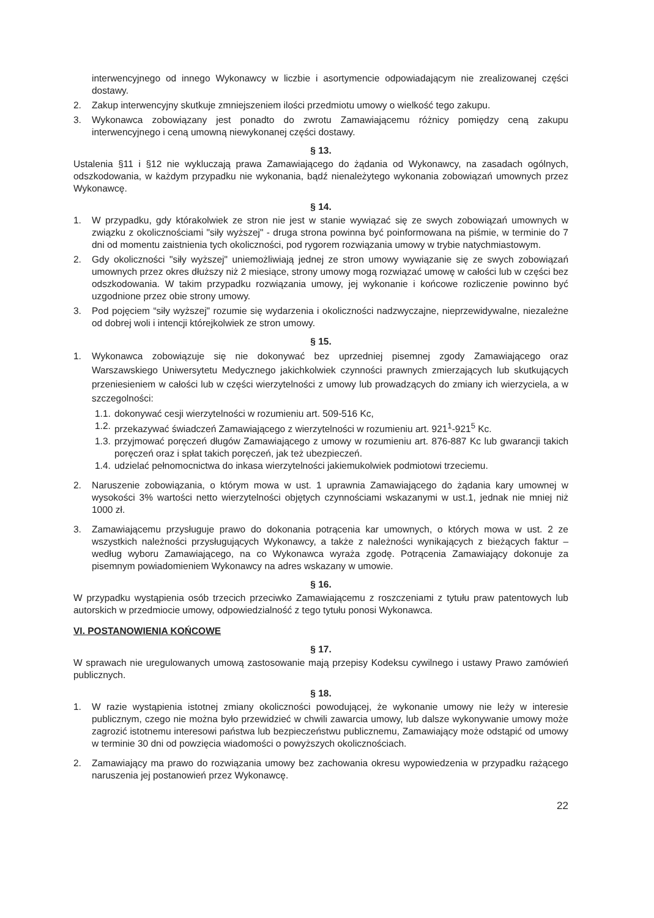interwencyjnego od innego Wykonawcy w liczbie i asortymencie odpowiadającym nie zrealizowanej części dostawy.
2. Zakup interwencyjny skutkuje zmniejszeniem ilości przedmiotu umowy o wielkość tego zakupu.
3. Wykonawca zobowiązany jest ponadto do zwrotu Zamawiającemu różnicy pomiędzy ceną zakupu interwencyjnego i ceną umowną niewykonanej części dostawy.
§ 13.
Ustalenia §11 i §12 nie wykluczają prawa Zamawiającego do żądania od Wykonawcy, na zasadach ogólnych, odszkodowania, w każdym przypadku nie wykonania, bądź nienależytego wykonania zobowiązań umownych przez Wykonawcę.
§ 14.
1. W przypadku, gdy którakolwiek ze stron nie jest w stanie wywiązać się ze swych zobowiązań umownych w związku z okolicznościami "siły wyższej" - druga strona powinna być poinformowana na piśmie, w terminie do 7 dni od momentu zaistnienia tych okoliczności, pod rygorem rozwiązania umowy w trybie natychmiastowym.
2. Gdy okoliczności "siły wyższej" uniemożliwiają jednej ze stron umowy wywiązanie się ze swych zobowiązań umownych przez okres dłuższy niż 2 miesiące, strony umowy mogą rozwiązać umowę w całości lub w części bez odszkodowania. W takim przypadku rozwiązania umowy, jej wykonanie i końcowe rozliczenie powinno być uzgodnione przez obie strony umowy.
3. Pod pojęciem “siły wyższej" rozumie się wydarzenia i okoliczności nadzwyczajne, nieprzewidywalne, niezależne od dobrej woli i intencji którejkolwiek ze stron umowy.
§ 15.
1. Wykonawca zobowiązuje się nie dokonywać bez uprzedniej pisemnej zgody Zamawiającego oraz Warszawskiego Uniwersytetu Medycznego jakichkolwiek czynności prawnych zmierzających lub skutkujących przeniesieniem w całości lub w części wierzytelności z umowy lub prowadzących do zmiany ich wierzyciela, a w szczegolności:
1.1. dokonywać cesji wierzytelności w rozumieniu art. 509-516 Kc,
1.2. przekazywać świadczeń Zamawiającego z wierzytelności w rozumieniu art. 921<sup>1</sup>-921<sup>5</sup> Kc.
1.3. przyjmować poręczeń długów Zamawiającego z umowy w rozumieniu art. 876-887 Kc lub gwarancji takich poręczeń oraz i spłat takich poręczeń, jak też ubezpieczeń.
1.4. udzielać pełnomocnictwa do inkasa wierzytelności jakiemukolwiek podmiotowi trzeciemu.
2. Naruszenie zobowiązania, o którym mowa w ust. 1 uprawnia Zamawiającego do żądania kary umownej w wysokości 3% wartości netto wierzytelności objętych czynnościami wskazanymi w ust.1, jednak nie mniej niż 1000 zł.
3. Zamawiającemu przysługuje prawo do dokonania potrącenia kar umownych, o których mowa w ust. 2 ze wszystkich należności przysługujących Wykonawcy, a także z należności wynikających z bieżących faktur – według wyboru Zamawiającego, na co Wykonawca wyraża zgodę. Potrącenia Zamawiający dokonuje za pisemnym powiadomieniem Wykonawcy na adres wskazany w umowie.
§ 16.
W przypadku wystąpienia osób trzecich przeciwko Zamawiającemu z roszczeniami z tytułu praw patentowych lub autorskich w przedmiocie umowy, odpowiedzialność z tego tytułu ponosi Wykonawca.
VI. POSTANOWIENIA KOŃCOWE
§ 17.
W sprawach nie uregulowanych umową zastosowanie mają przepisy Kodeksu cywilnego i ustawy Prawo zamówień publicznych.
§ 18.
1. W razie wystąpienia istotnej zmiany okoliczności powodującej, że wykonanie umowy nie leży w interesie publicznym, czego nie można było przewidzieć w chwili zawarcia umowy, lub dalsze wykonywanie umowy może zagrozić istotnemu interesowi państwa lub bezpieczeństwu publicznemu, Zamawiający może odstąpić od umowy w terminie 30 dni od powzięcia wiadomości o powyższych okolicznościach.
2. Zamawiający ma prawo do rozwiązania umowy bez zachowania okresu wypowiedzenia w przypadku rażącego naruszenia jej postanowień przez Wykonawcę.
22